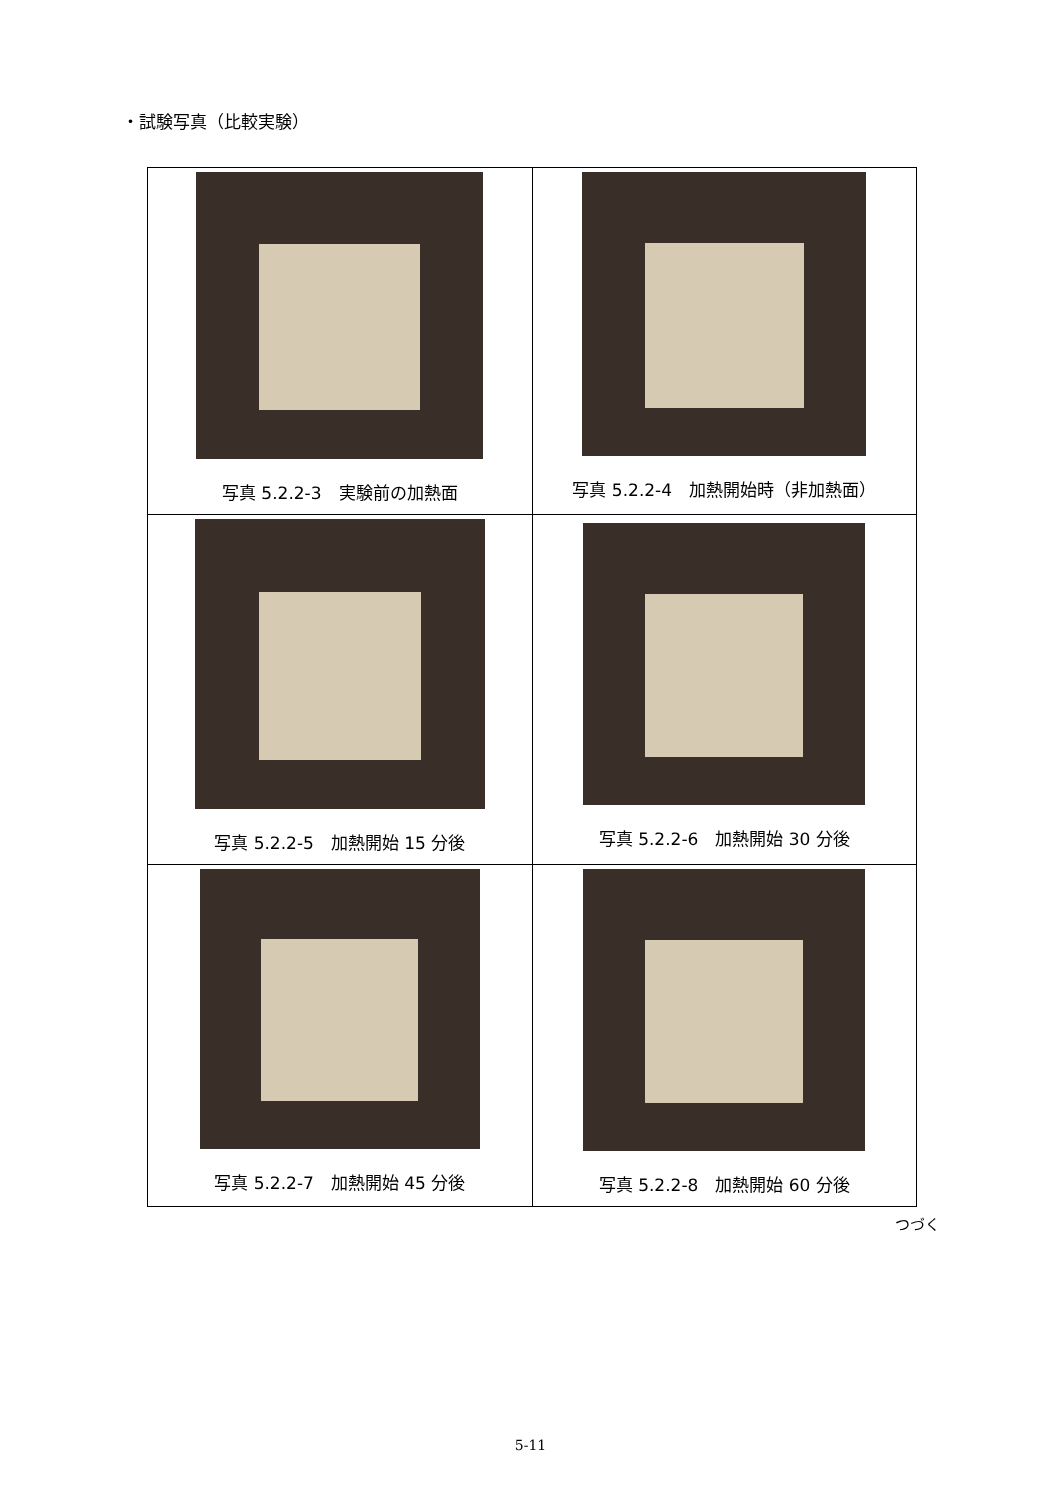・試験写真（比較実験）
| 写真 5.2.2-3 実験前の加熱面 | 写真 5.2.2-4 加熱開始時（非加熱面） |
| 写真 5.2.2-5 加熱開始 15 分後 | 写真 5.2.2-6 加熱開始 30 分後 |
| 写真 5.2.2-7 加熱開始 45 分後 | 写真 5.2.2-8 加熱開始 60 分後 |
つづく
5-11